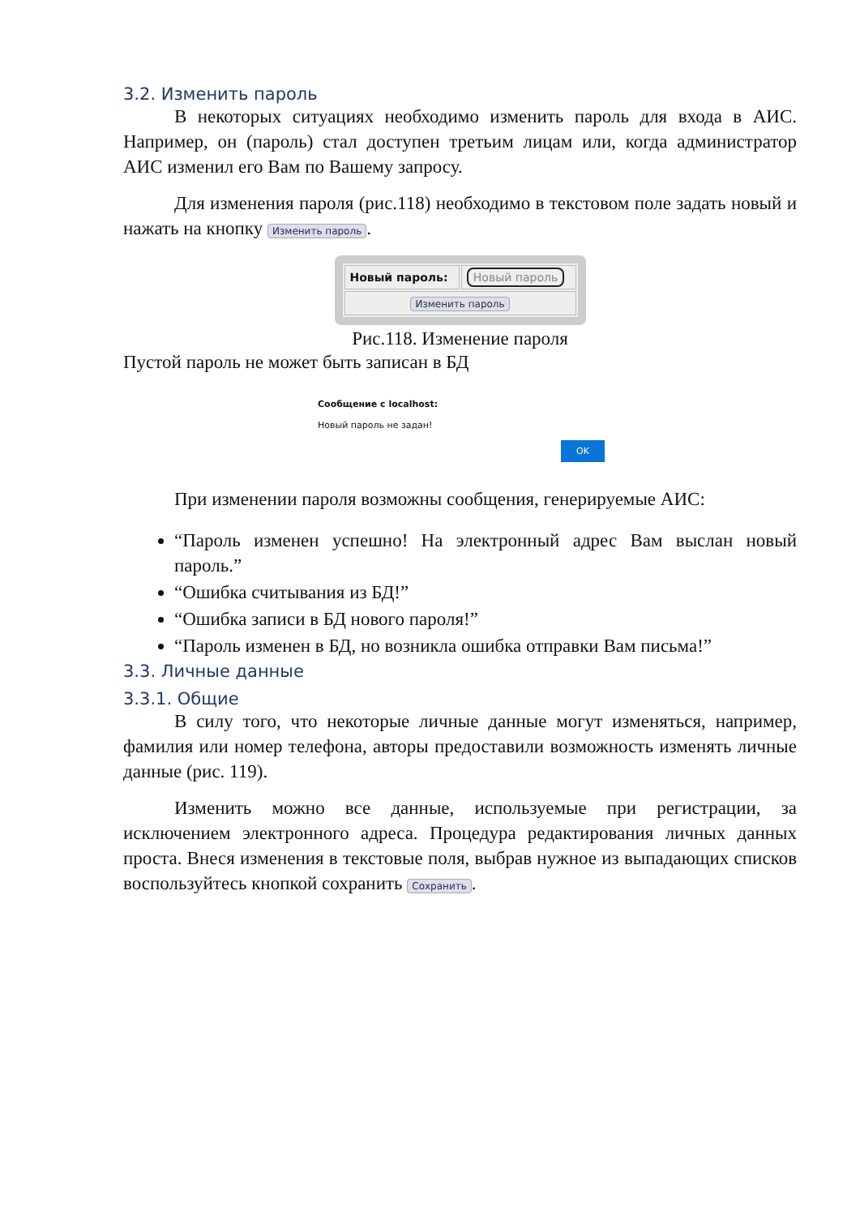3.2. Изменить пароль
В некоторых ситуациях необходимо изменить пароль для входа в АИС. Например, он (пароль) стал доступен третьим лицам или, когда администратор АИС изменил его Вам по Вашему запросу.
Для изменения пароля (рис.118) необходимо в текстовом поле задать новый и нажать на кнопку Изменить пароль.
| Новый пароль: | Новый пароль |
| Изменить пароль | |
Рис.118. Изменение пароля
Пустой пароль не может быть записан в БД
Сообщение с localhost:
Новый пароль не задан!
OK
При изменении пароля возможны сообщения, генерируемые АИС:
“Пароль изменен успешно! На электронный адрес Вам выслан новый пароль.”
“Ошибка считывания из БД!”
“Ошибка записи в БД нового пароля!”
“Пароль изменен в БД, но возникла ошибка отправки Вам письма!”
3.3. Личные данные
3.3.1. Общие
В силу того, что некоторые личные данные могут изменяться, например, фамилия или номер телефона, авторы предоставили возможность изменять личные данные (рис. 119).
Изменить можно все данные, используемые при регистрации, за исключением электронного адреса. Процедура редактирования личных данных проста. Внеся изменения в текстовые поля, выбрав нужное из выпадающих списков воспользуйтесь кнопкой сохранить Сохранить.